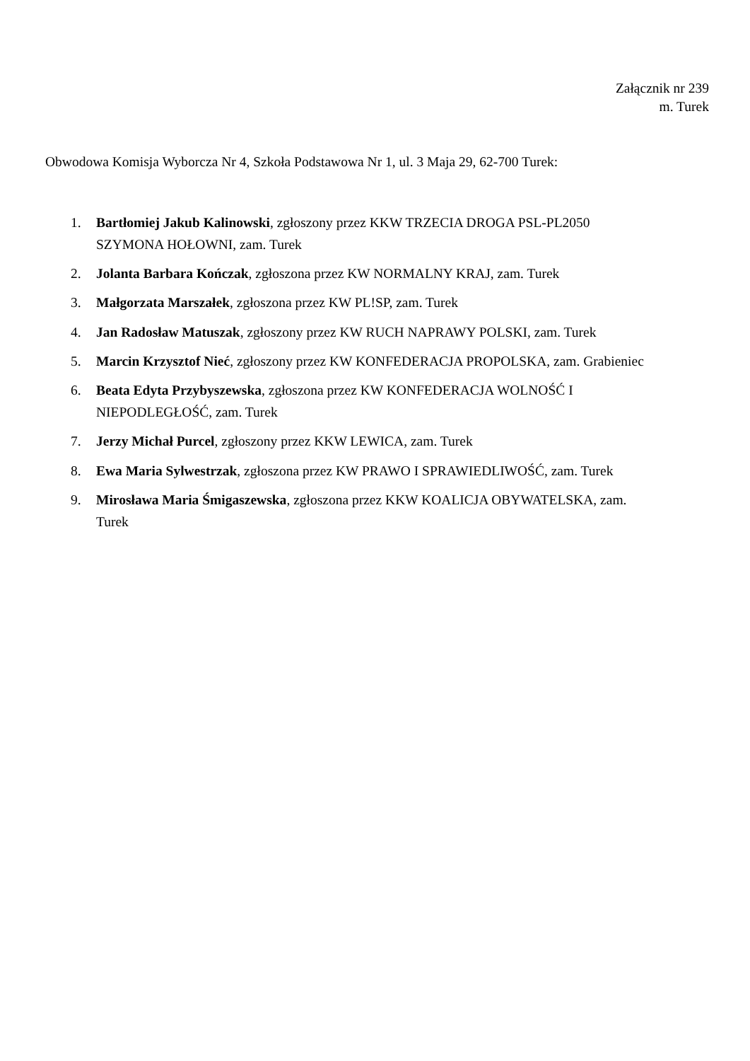Załącznik nr 239
m. Turek
Obwodowa Komisja Wyborcza Nr 4, Szkoła Podstawowa Nr 1, ul. 3 Maja 29, 62-700 Turek:
1. Bartłomiej Jakub Kalinowski, zgłoszony przez KKW TRZECIA DROGA PSL-PL2050 SZYMONA HOŁOWNI, zam. Turek
2. Jolanta Barbara Kończak, zgłoszona przez KW NORMALNY KRAJ, zam. Turek
3. Małgorzata Marszałek, zgłoszona przez KW PL!SP, zam. Turek
4. Jan Radosław Matuszak, zgłoszony przez KW RUCH NAPRAWY POLSKI, zam. Turek
5. Marcin Krzysztof Nieć, zgłoszony przez KW KONFEDERACJA PROPOLSKA, zam. Grabieniec
6. Beata Edyta Przybyszewska, zgłoszona przez KW KONFEDERACJA WOLNOŚĆ I NIEPODLEGŁOŚĆ, zam. Turek
7. Jerzy Michał Purcel, zgłoszony przez KKW LEWICA, zam. Turek
8. Ewa Maria Sylwestrzak, zgłoszona przez KW PRAWO I SPRAWIEDLIWOŚĆ, zam. Turek
9. Mirosława Maria Śmigaszewska, zgłoszona przez KKW KOALICJA OBYWATELSKA, zam. Turek